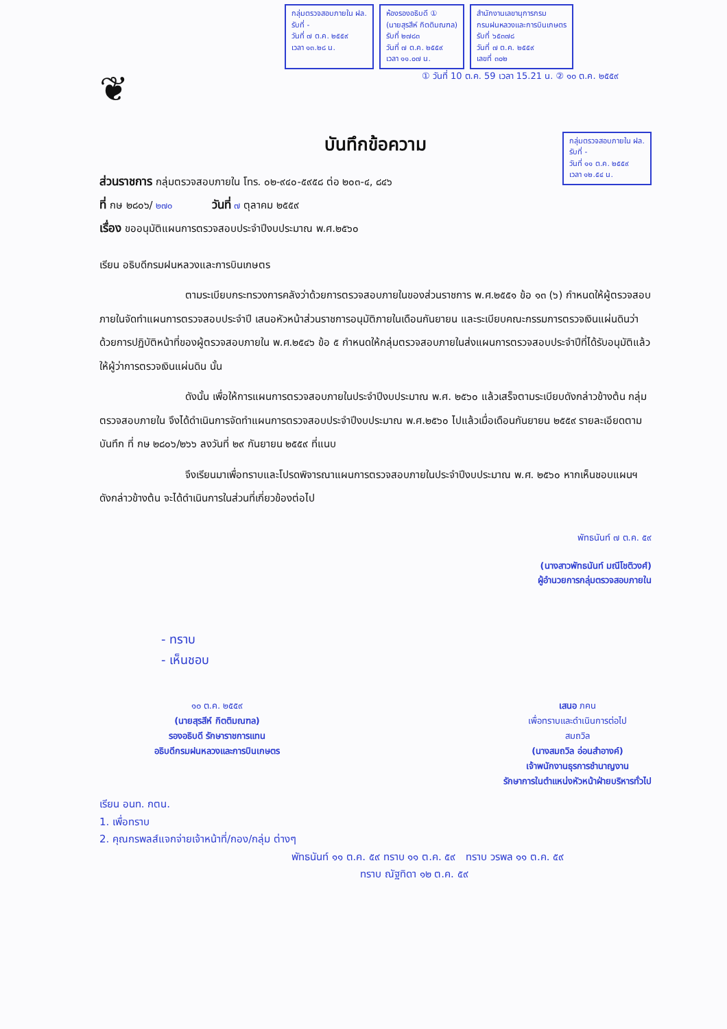กลุ่มตรวจสอบภายใน ฝล.
รับที่ -
วันที่ ๗ ต.ค. ๒๕๕๙
เวลา ๑๓.๒๘ น.
ห้องรองอธิบดี ①
(นายสุรสีห์ กิตติมณฑล)
รับที่ ๒๗๘๓
วันที่ ๗ ต.ค. ๒๕๕๙
เวลา ๑๑.๐๗ น.
สำนักงานเลขานุการกรม
กรมฝนหลวงและการบินเกษตร
รับที่ ๖๕๓๗๘
วันที่ ๗ ต.ค. ๒๕๕๙
เลขที่ ๓๐๒
① วันที่ 10 ต.ค. 59 เวลา 15.21 น. ② ๑๐ ต.ค. ๒๕๕๙
❦
บันทึกข้อความ
กลุ่มตรวจสอบภายใน ฝล.
รับที่ -
วันที่ ๑๑ ต.ค. ๒๕๕๙
เวลา ๑๒.๕๔ น.
ส่วนราชการ กลุ่มตรวจสอบภายใน โทร. ๐๒-๙๔๐-๕๙๕๘ ต่อ ๒๐๓-๔, ๘๔๖
ที่ กษ ๒๘๐๖/ ๒๗๐ วันที่ ๗ ตุลาคม ๒๕๕๙
เรื่อง ขออนุมัติแผนการตรวจสอบประจำปีงบประมาณ พ.ศ.๒๕๖๐
เรียน อธิบดีกรมฝนหลวงและการบินเกษตร
ตามระเบียบกระทรวงการคลังว่าด้วยการตรวจสอบภายในของส่วนราชการ พ.ศ.๒๕๕๑ ข้อ ๑๓ (๖) กำหนดให้ผู้ตรวจสอบภายในจัดทำแผนการตรวจสอบประจำปี เสนอหัวหน้าส่วนราชการอนุมัติภายในเดือนกันยายน และระเบียบคณะกรรมการตรวจเงินแผ่นดินว่าด้วยการปฏิบัติหน้าที่ของผู้ตรวจสอบภายใน พ.ศ.๒๕๔๖ ข้อ ๕ กำหนดให้กลุ่มตรวจสอบภายในส่งแผนการตรวจสอบประจำปีที่ได้รับอนุมัติแล้วให้ผู้ว่าการตรวจเงินแผ่นดิน นั้น
ดังนั้น เพื่อให้การแผนการตรวจสอบภายในประจำปีงบประมาณ พ.ศ. ๒๕๖๐ แล้วเสร็จตามระเบียบดังกล่าวข้างต้น กลุ่มตรวจสอบภายใน จึงได้ดำเนินการจัดทำแผนการตรวจสอบประจำปีงบประมาณ พ.ศ.๒๕๖๐ ไปแล้วเมื่อเดือนกันยายน ๒๕๕๙ รายละเอียดตามบันทึก ที่ กษ ๒๘๐๖/๒๖๖ ลงวันที่ ๒๙ กันยายน ๒๕๕๙ ที่แนบ
จึงเรียนมาเพื่อทราบและโปรดพิจารณาแผนการตรวจสอบภายในประจำปีงบประมาณ พ.ศ. ๒๕๖๐ หากเห็นชอบแผนฯ ดังกล่าวข้างต้น จะได้ดำเนินการในส่วนที่เกี่ยวข้องต่อไป
พัทธนันท์ ๗ ต.ค. ๕๙
(นางสาวพัทธนันท์ มณีโชติวงศ์)
ผู้อำนวยการกลุ่มตรวจสอบภายใน
- ทราบ
- เห็นชอบ
๑๐ ต.ค. ๒๕๕๙
(นายสุรสีห์ กิตติมณฑล)
รองอธิบดี รักษาราชการแทน
อธิบดีกรมฝนหลวงและการบินเกษตร
เสนอ ภคน
เพื่อทราบและดำเนินการต่อไป
สมถวิล
(นางสมถวิล อ่อนสำอางค์)
เจ้าพนักงานธุรการชำนาญงาน
รักษาการในตำแหน่งหัวหน้าฝ่ายบริหารทั่วไป
เรียน อนท. กตน.
1. เพื่อทราบ
2. คุณกรพลส์แจกจ่ายเจ้าหน้าที่/กอง/กลุ่ม ต่างๆ
พัทธนันท์ ๑๑ ต.ค. ๕๙ ทราบ ๑๑ ต.ค. ๕๙ ทราบ วรพล ๑๑ ต.ค. ๕๙
ทราบ ณัฐทิดา ๑๒ ต.ค. ๕๙